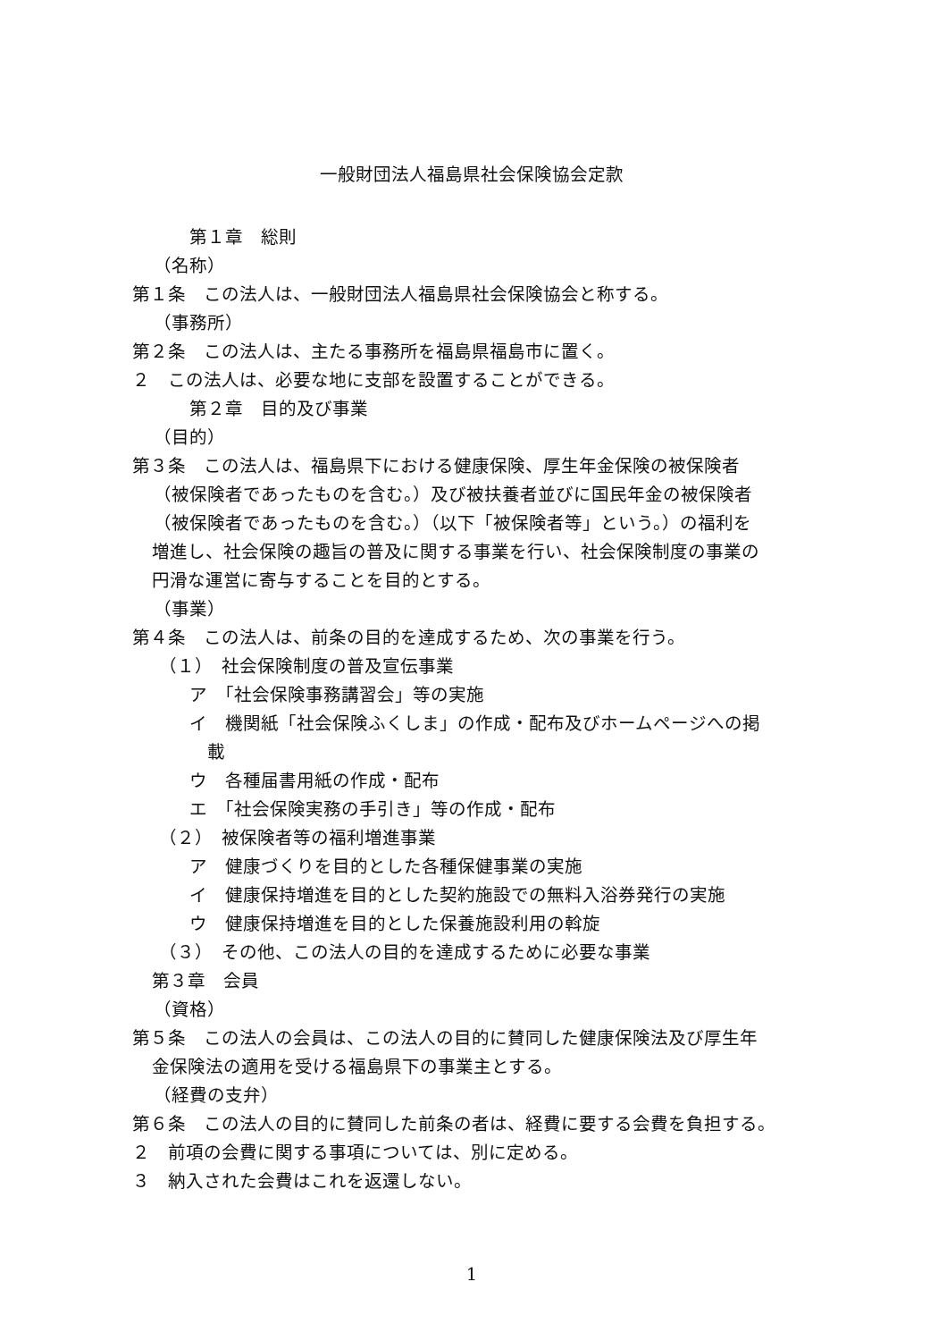一般財団法人福島県社会保険協会定款
第１章　総則
（名称）
第１条　この法人は、一般財団法人福島県社会保険協会と称する。
（事務所）
第２条　この法人は、主たる事務所を福島県福島市に置く。
２　この法人は、必要な地に支部を設置することができる。
第２章　目的及び事業
（目的）
第３条　この法人は、福島県下における健康保険、厚生年金保険の被保険者
（被保険者であったものを含む。）及び被扶養者並びに国民年金の被保険者
（被保険者であったものを含む。）（以下「被保険者等」という。）の福利を
増進し、社会保険の趣旨の普及に関する事業を行い、社会保険制度の事業の
円滑な運営に寄与することを目的とする。
（事業）
第４条　この法人は、前条の目的を達成するため、次の事業を行う。
（１）　社会保険制度の普及宣伝事業
ア　「社会保険事務講習会」等の実施
イ　機関紙「社会保険ふくしま」の作成・配布及びホームページへの掲
載
ウ　各種届書用紙の作成・配布
エ　「社会保険実務の手引き」等の作成・配布
（２）　被保険者等の福利増進事業
ア　健康づくりを目的とした各種保健事業の実施
イ　健康保持増進を目的とした契約施設での無料入浴券発行の実施
ウ　健康保持増進を目的とした保養施設利用の斡旋
（３）　その他、この法人の目的を達成するために必要な事業
第３章　会員
（資格）
第５条　この法人の会員は、この法人の目的に賛同した健康保険法及び厚生年
金保険法の適用を受ける福島県下の事業主とする。
（経費の支弁）
第６条　この法人の目的に賛同した前条の者は、経費に要する会費を負担する。
２　前項の会費に関する事項については、別に定める。
３　納入された会費はこれを返還しない。
1